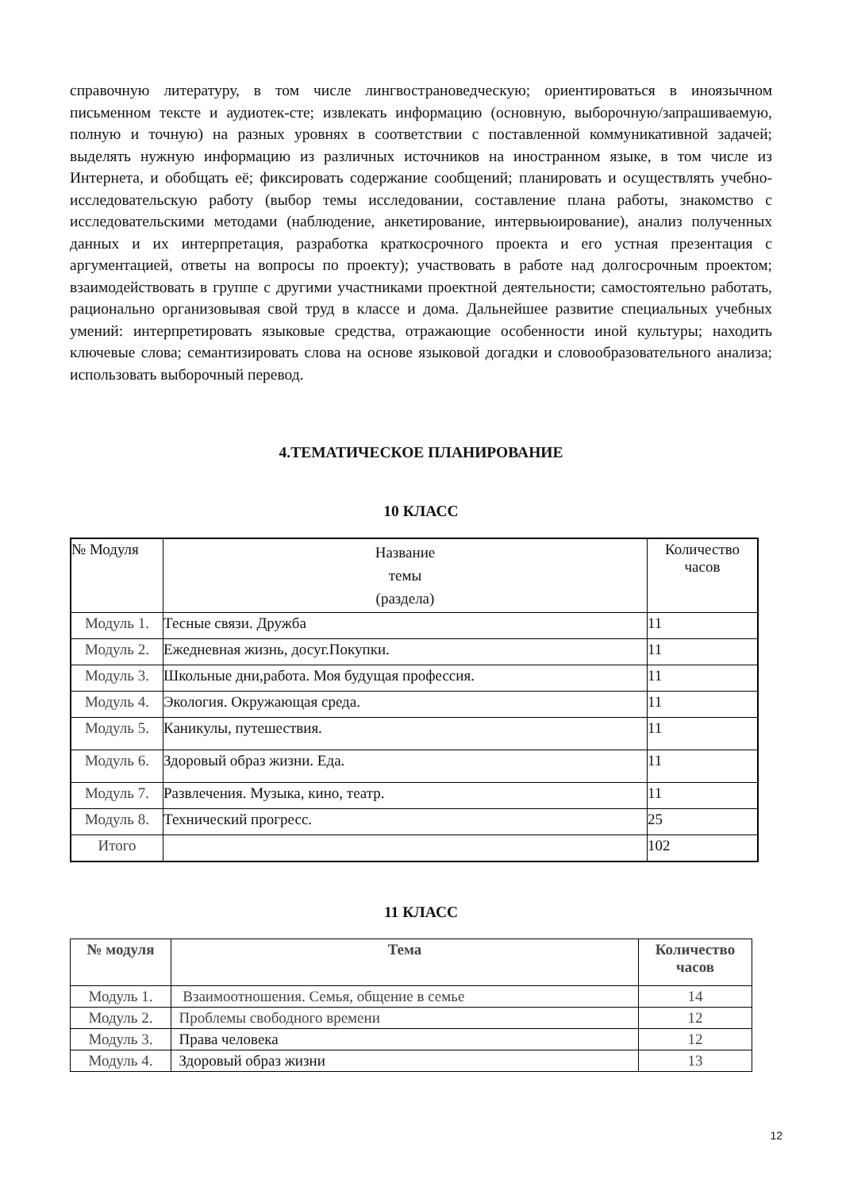справочную литературу, в том числе лингвострановедческую; ориентироваться в иноязычном письменном тексте и аудиотек-сте; извлекать информацию (основную, выборочную/запрашиваемую, полную и точную) на разных уровнях в соответствии с поставленной коммуникативной задачей; выделять нужную информацию из различных источников на иностранном языке, в том числе из Интернета, и обобщать её; фиксировать содержание сообщений; планировать и осуществлять учебно-исследовательскую работу (выбор темы исследовании, составление плана работы, знакомство с исследовательскими методами (наблюдение, анкетирование, интервьюирование), анализ полученных данных и их интерпретация, разработка краткосрочного проекта и его устная презентация с аргументацией, ответы на вопросы по проекту); участвовать в работе над долгосрочным проектом; взаимодействовать в группе с другими участниками проектной деятельности; самостоятельно работать, рационально организовывая свой труд в классе и дома. Дальнейшее развитие специальных учебных умений: интерпретировать языковые средства, отражающие особенности иной культуры; находить ключевые слова; семантизировать слова на основе языковой догадки и словообразовательного анализа; использовать выборочный перевод.
4.ТЕМАТИЧЕСКОЕ ПЛАНИРОВАНИЕ
10 КЛАСС
| № Модуля | Название темы (раздела) | Количество часов |
| Модуль 1. | Тесные связи. Дружба | 11 |
| Модуль 2. | Ежедневная жизнь, досуг.Покупки. | 11 |
| Модуль 3. | Школьные дни,работа. Моя будущая профессия. | 11 |
| Модуль 4. | Экология. Окружающая среда. | 11 |
| Модуль 5. | Каникулы, путешествия. | 11 |
| Модуль 6. | Здоровый образ жизни. Еда. | 11 |
| Модуль 7. | Развлечения. Музыка, кино, театр. | 11 |
| Модуль 8. | Технический прогресс. | 25 |
| Итого | | 102 |
11 КЛАСС
| № модуля | Тема | Количество часов |
| --- | --- | --- |
| Модуль 1. | Взаимоотношения. Семья, общение в семье | 14 |
| Модуль 2. | Проблемы свободного времени | 12 |
| Модуль 3. | Права человека | 12 |
| Модуль 4. | Здоровый образ жизни | 13 |
12